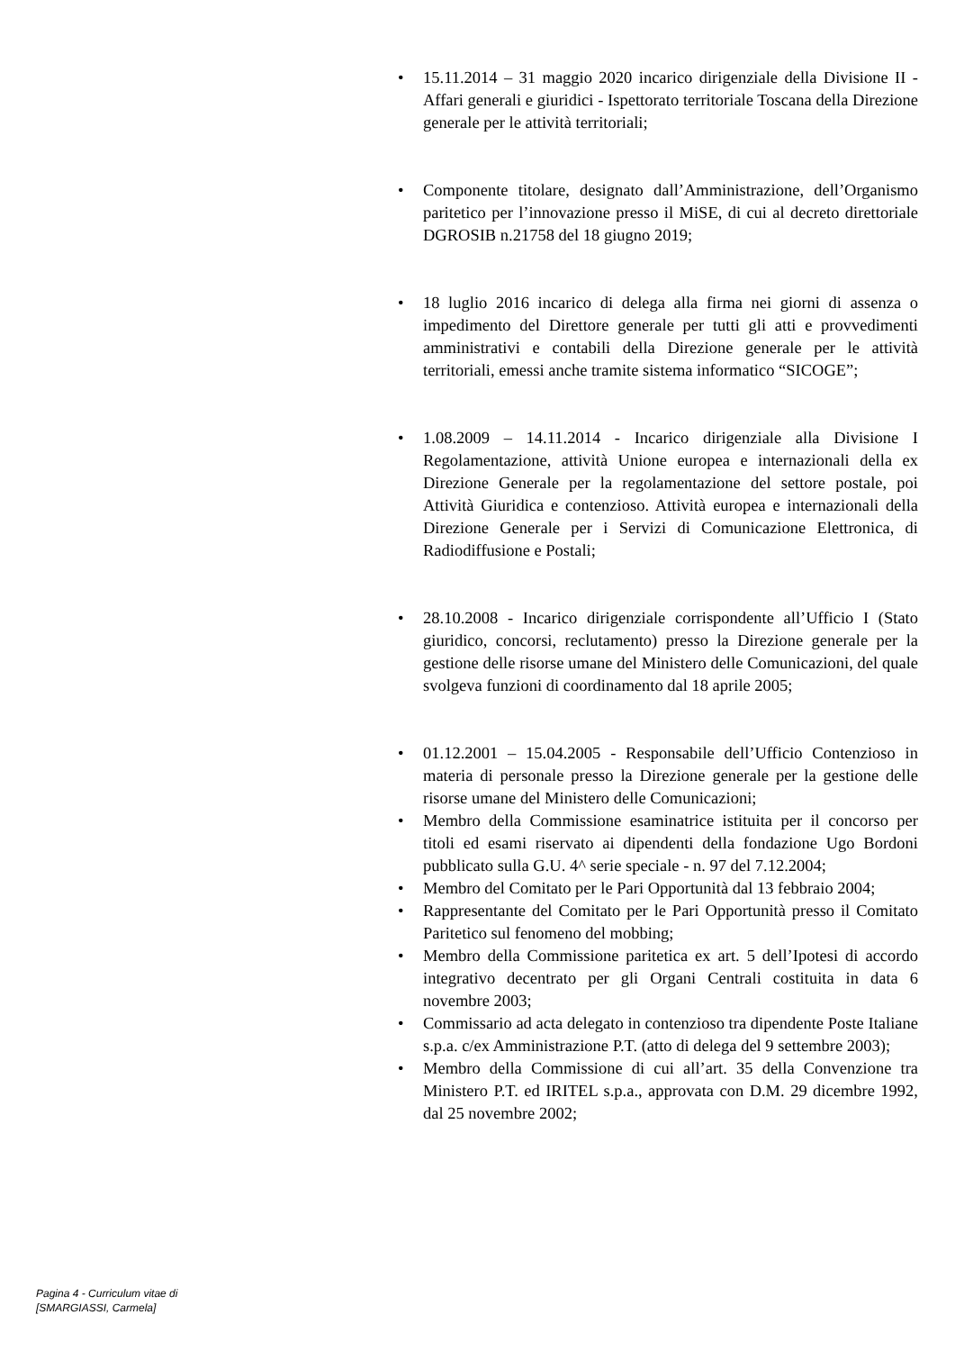• 15.11.2014 – 31 maggio 2020 incarico dirigenziale della Divisione II - Affari generali e giuridici - Ispettorato territoriale Toscana della Direzione generale per le attività territoriali;
• Componente titolare, designato dall’Amministrazione, dell’Organismo paritetico per l’innovazione presso il MiSE, di cui al decreto direttoriale DGROSIB n.21758 del 18 giugno 2019;
• 18 luglio 2016 incarico di delega alla firma nei giorni di assenza o impedimento del Direttore generale per tutti gli atti e provvedimenti amministrativi e contabili della Direzione generale per le attività territoriali, emessi anche tramite sistema informatico “SICOGE”;
• 1.08.2009 – 14.11.2014 - Incarico dirigenziale alla Divisione I Regolamentazione, attività Unione europea e internazionali della ex Direzione Generale per la regolamentazione del settore postale, poi Attività Giuridica e contenzioso. Attività europea e internazionali della Direzione Generale per i Servizi di Comunicazione Elettronica, di Radiodiffusione e Postali;
• 28.10.2008 - Incarico dirigenziale corrispondente all’Ufficio I (Stato giuridico, concorsi, reclutamento) presso la Direzione generale per la gestione delle risorse umane del Ministero delle Comunicazioni, del quale svolgeva funzioni di coordinamento dal 18 aprile 2005;
• 01.12.2001 – 15.04.2005 - Responsabile dell’Ufficio Contenzioso in materia di personale presso la Direzione generale per la gestione delle risorse umane del Ministero delle Comunicazioni;
• Membro della Commissione esaminatrice istituita per il concorso per titoli ed esami riservato ai dipendenti della fondazione Ugo Bordoni pubblicato sulla G.U. 4^ serie speciale - n. 97 del 7.12.2004;
• Membro del Comitato per le Pari Opportunità dal 13 febbraio 2004;
• Rappresentante del Comitato per le Pari Opportunità presso il Comitato Paritetico sul fenomeno del mobbing;
• Membro della Commissione paritetica ex art. 5 dell’Ipotesi di accordo integrativo decentrato per gli Organi Centrali costituita in data 6 novembre 2003;
• Commissario ad acta delegato in contenzioso tra dipendente Poste Italiane s.p.a. c/ex Amministrazione P.T. (atto di delega del 9 settembre 2003);
• Membro della Commissione di cui all’art. 35 della Convenzione tra Ministero P.T. ed IRITEL s.p.a., approvata con D.M. 29 dicembre 1992, dal 25 novembre 2002;
Pagina 4 - Curriculum vitae di
[SMARGIASSI, Carmela]